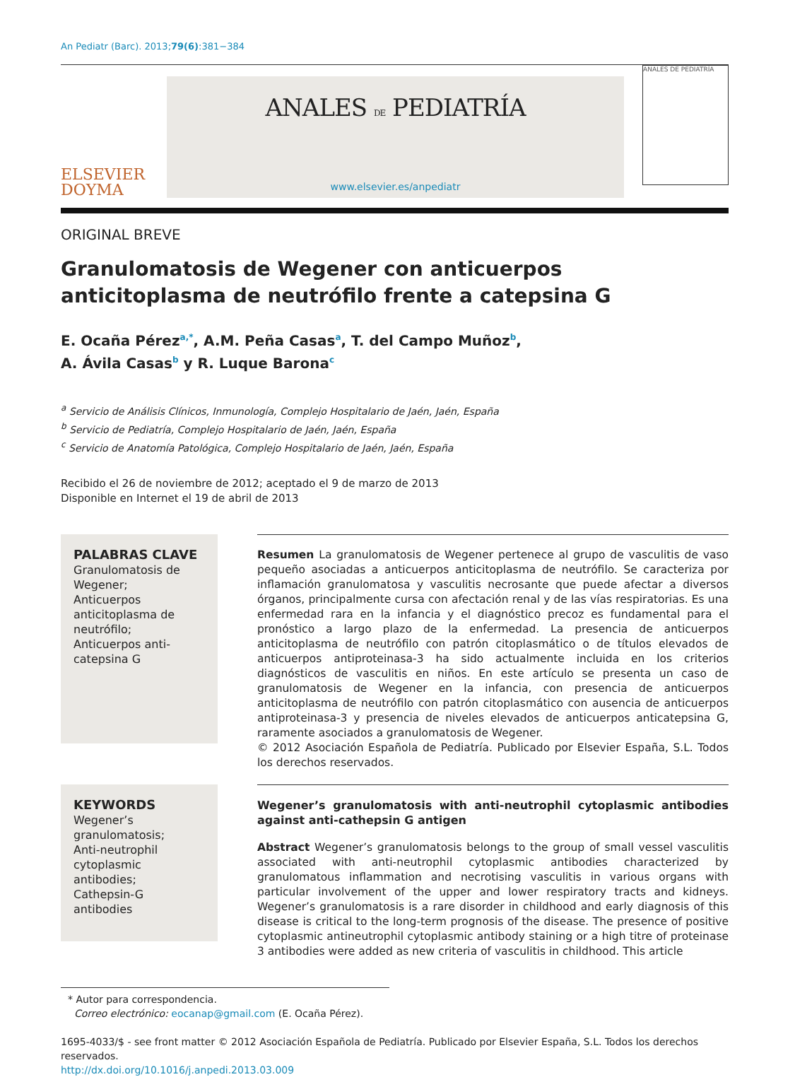An Pediatr (Barc). 2013;79(6):381−384
ELSEVIER
DOYMA
ANALES DE PEDIATRÍA
www.elsevier.es/anpediatr
ANALES DE PEDIATRÍA
ORIGINAL BREVE
Granulomatosis de Wegener con anticuerpos anticitoplasma de neutrófilo frente a catepsina G
E. Ocaña Pérez<sup>a,*</sup>, A.M. Peña Casas<sup>a</sup>, T. del Campo Muñoz<sup>b</sup>,
A. Ávila Casas<sup>b</sup> y R. Luque Barona<sup>c</sup>
<sup>a</sup> Servicio de Análisis Clínicos, Inmunología, Complejo Hospitalario de Jaén, Jaén, España
<sup>b</sup> Servicio de Pediatría, Complejo Hospitalario de Jaén, Jaén, España
<sup>c</sup> Servicio de Anatomía Patológica, Complejo Hospitalario de Jaén, Jaén, España
Recibido el 26 de noviembre de 2012; aceptado el 9 de marzo de 2013
Disponible en Internet el 19 de abril de 2013
PALABRAS CLAVE
Granulomatosis de Wegener;
Anticuerpos anticitoplasma de neutrófilo;
Anticuerpos anti-catepsina G
Resumen La granulomatosis de Wegener pertenece al grupo de vasculitis de vaso pequeño asociadas a anticuerpos anticitoplasma de neutrófilo. Se caracteriza por inflamación granulomatosa y vasculitis necrosante que puede afectar a diversos órganos, principalmente cursa con afectación renal y de las vías respiratorias. Es una enfermedad rara en la infancia y el diagnóstico precoz es fundamental para el pronóstico a largo plazo de la enfermedad. La presencia de anticuerpos anticitoplasma de neutrófilo con patrón citoplasmático o de títulos elevados de anticuerpos antiproteinasa-3 ha sido actualmente incluida en los criterios diagnósticos de vasculitis en niños. En este artículo se presenta un caso de granulomatosis de Wegener en la infancia, con presencia de anticuerpos anticitoplasma de neutrófilo con patrón citoplasmático con ausencia de anticuerpos antiproteinasa-3 y presencia de niveles elevados de anticuerpos anticatepsina G, raramente asociados a granulomatosis de Wegener.
© 2012 Asociación Española de Pediatría. Publicado por Elsevier España, S.L. Todos los derechos reservados.
KEYWORDS
Wegener’s granulomatosis;
Anti-neutrophil cytoplasmic antibodies;
Cathepsin-G antibodies
Wegener’s granulomatosis with anti-neutrophil cytoplasmic antibodies against anti-cathepsin G antigen
Abstract Wegener’s granulomatosis belongs to the group of small vessel vasculitis associated with anti-neutrophil cytoplasmic antibodies characterized by granulomatous inflammation and necrotising vasculitis in various organs with particular involvement of the upper and lower respiratory tracts and kidneys. Wegener’s granulomatosis is a rare disorder in childhood and early diagnosis of this disease is critical to the long-term prognosis of the disease. The presence of positive cytoplasmic antineutrophil cytoplasmic antibody staining or a high titre of proteinase 3 antibodies were added as new criteria of vasculitis in childhood. This article
* Autor para correspondencia.
Correo electrónico: eocanap@gmail.com (E. Ocaña Pérez).
1695-4033/$ - see front matter © 2012 Asociación Española de Pediatría. Publicado por Elsevier España, S.L. Todos los derechos reservados.
http://dx.doi.org/10.1016/j.anpedi.2013.03.009